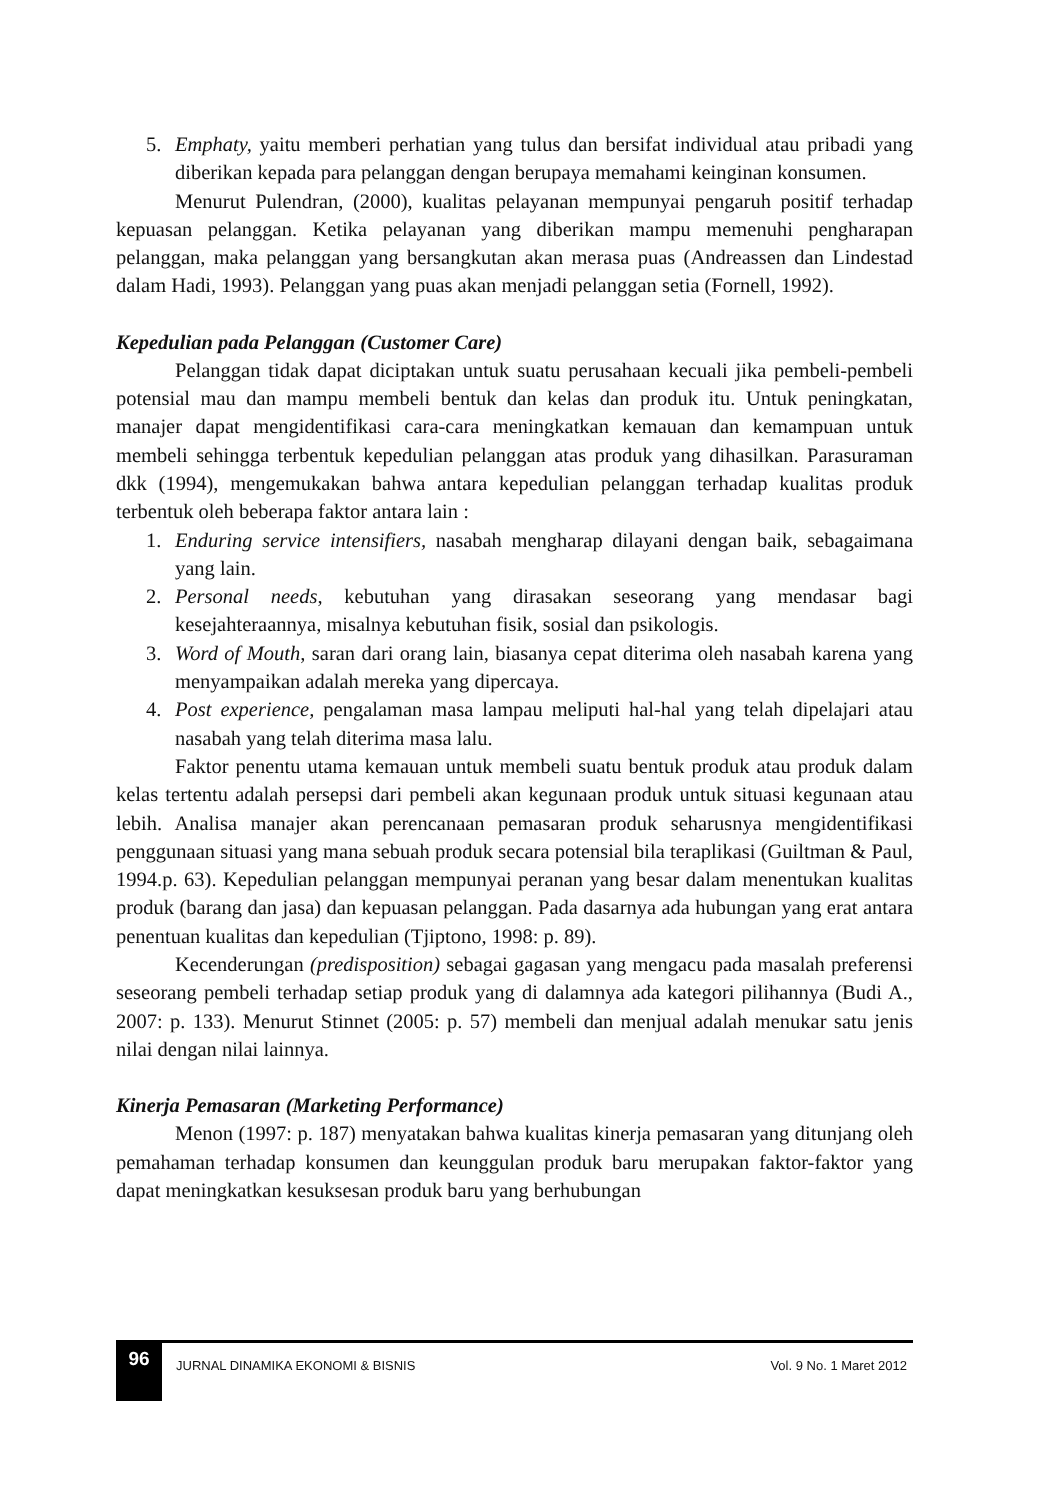5. Emphaty, yaitu memberi perhatian yang tulus dan bersifat individual atau pribadi yang diberikan kepada para pelanggan dengan berupaya memahami keinginan konsumen.
Menurut Pulendran, (2000), kualitas pelayanan mempunyai pengaruh positif terhadap kepuasan pelanggan. Ketika pelayanan yang diberikan mampu memenuhi pengharapan pelanggan, maka pelanggan yang bersangkutan akan merasa puas (Andreassen dan Lindestad dalam Hadi, 1993). Pelanggan yang puas akan menjadi pelanggan setia (Fornell, 1992).
Kepedulian pada Pelanggan (Customer Care)
Pelanggan tidak dapat diciptakan untuk suatu perusahaan kecuali jika pembeli-pembeli potensial mau dan mampu membeli bentuk dan kelas dan produk itu. Untuk peningkatan, manajer dapat mengidentifikasi cara-cara meningkatkan kemauan dan kemampuan untuk membeli sehingga terbentuk kepedulian pelanggan atas produk yang dihasilkan. Parasuraman dkk (1994), mengemukakan bahwa antara kepedulian pelanggan terhadap kualitas produk terbentuk oleh beberapa faktor antara lain :
1. Enduring service intensifiers, nasabah mengharap dilayani dengan baik, sebagaimana yang lain.
2. Personal needs, kebutuhan yang dirasakan seseorang yang mendasar bagi kesejahteraannya, misalnya kebutuhan fisik, sosial dan psikologis.
3. Word of Mouth, saran dari orang lain, biasanya cepat diterima oleh nasabah karena yang menyampaikan adalah mereka yang dipercaya.
4. Post experience, pengalaman masa lampau meliputi hal-hal yang telah dipelajari atau nasabah yang telah diterima masa lalu.
Faktor penentu utama kemauan untuk membeli suatu bentuk produk atau produk dalam kelas tertentu adalah persepsi dari pembeli akan kegunaan produk untuk situasi kegunaan atau lebih. Analisa manajer akan perencanaan pemasaran produk seharusnya mengidentifikasi penggunaan situasi yang mana sebuah produk secara potensial bila teraplikasi (Guiltman & Paul, 1994.p. 63). Kepedulian pelanggan mempunyai peranan yang besar dalam menentukan kualitas produk (barang dan jasa) dan kepuasan pelanggan. Pada dasarnya ada hubungan yang erat antara penentuan kualitas dan kepedulian (Tjiptono, 1998: p. 89).
Kecenderungan (predisposition) sebagai gagasan yang mengacu pada masalah preferensi seseorang pembeli terhadap setiap produk yang di dalamnya ada kategori pilihannya (Budi A., 2007: p. 133). Menurut Stinnet (2005: p. 57) membeli dan menjual adalah menukar satu jenis nilai dengan nilai lainnya.
Kinerja Pemasaran (Marketing Performance)
Menon (1997: p. 187) menyatakan bahwa kualitas kinerja pemasaran yang ditunjang oleh pemahaman terhadap konsumen dan keunggulan produk baru merupakan faktor-faktor yang dapat meningkatkan kesuksesan produk baru yang berhubungan
96
JURNAL DINAMIKA EKONOMI & BISNIS
Vol. 9 No. 1 Maret 2012